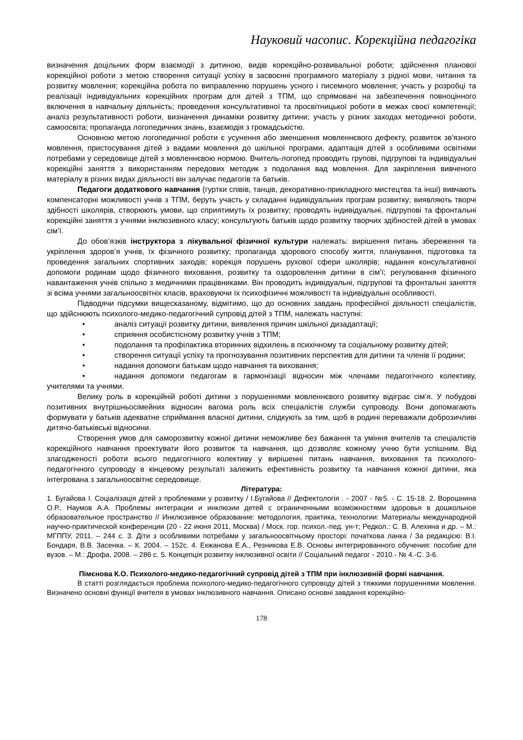Науковий часопис. Корекційна педагогіка
визначення доцільних форм взаємодії з дитиною, видів корекційно-розвивальної роботи; здійснення планової корекційної роботи з метою створення ситуації успіху в засвоєнні програмного матеріалу з рідної мови, читання та розвитку мовлення; корекційна робота по виправленню порушень усного і писемного мовлення; участь у розробці та реалізації індивідуальних корекційних програм для дітей з ТПМ, що спрямовані на забезпечення повноцінного включення в навчальну діяльність; проведення консультативної та просвітницької роботи в межах своєї компетенції; аналіз результативності роботи, визначення динаміки розвитку дитини; участь у різних заходах методичної роботи, самоосвіта; пропаганда логопедичних знань, взаємодія з громадськістю.
Основною метою логопедичної роботи є усунення або зменшення мовленнєвого дефекту, розвиток зв'язного мовлення, пристосування дітей з вадами мовлення до шкільної програми, адаптація дітей з особливими освітніми потребами у середовище дітей з мовленнєвою нормою. Вчитель-логопед проводить групові, підгрупові та індивідуальні корекційні заняття з використанням передових методик з подолання вад мовлення. Для закріплення вивченого матеріалу в різних видах діяльності він залучає педагогів та батьків.
Педагоги додаткового навчання (гуртки співів, танців, декоративно-прикладного мистецтва та інші) вивчають компенсаторні можливості учнів з ТПМ, беруть участь у складанні індивідуальних програм розвитку; виявляють творчі здібності школярів, створюють умови, що сприятимуть їх розвитку; проводять індивідуальні, підгрупові та фронтальні корекційні заняття з учнями інклюзивного класу; консультують батьків щодо розвитку творчих здібностей дітей в умовах сім’ї.
До обов’язків інструктора з лікувальної фізичної культури належать: вирішення питань збереження та укріплення здоров’я учнів, їх фізичного розвитку; пропаганда здорового способу життя, планування, підготовка та проведення загальних спортивних заходів; корекція порушень рухової сфери школярів; надання консультативної допомоги родинам щодо фізичного виховання, розвитку та оздоровлення дитини в сім’ї; регулювання фізичного навантаження учнів спільно з медичними працівниками. Він проводить індивідуальні, підгрупові та фронтальні заняття зі всіма учнями загальноосвітніх класів, враховуючи їх психофізичні можливості та індивідуальні особливості.
Підводячи підсумки вищесказаному, відмітимо, що до основних завдань професійної діяльності спеціалістів, що здійснюють психолого-медико-педагогічний супровід дітей з ТПМ, належать наступні:
• аналіз ситуації розвитку дитини, виявлення причин шкільної дизадаптації;
• сприяння особистісному розвитку учнів з ТПМ;
• подолання та профілактика вторинних відхилень в психічному та соціальному розвитку дітей;
• створення ситуації успіху та прогнозування позитивних перспектив для дитини та членів її родини;
• надання допомоги батькам щодо навчання та виховання;
• надання допомоги педагогам в гармонізації відносин між членами педагогічного колективу, учителями та учнями.
Велику роль в корекційній роботі дитини з порушеннями мовленнєвого розвитку відіграє сім’я. У побудові позитивних внутрішньосімейних відносин вагома роль всіх спеціалістів служби супроводу. Вони допомагають формувати у батьків адекватне сприймання власної дитини, слідкують за тим, щоб в родині переважали доброзичливі дитячо-батьківські відносини.
Створення умов для саморозвитку кожної дитини неможливе без бажання та уміння вчителів та спеціалістів корекційного навчання проектувати його розвиток та навчання, що дозволяє кожному учню бути успішним. Від злагодженості роботи всього педагогічного колективу у вирішенні питань навчання, виховання та психолого-педагогічного супроводу в кінцевому результаті залежить ефективність розвитку та навчання кожної дитини, яка інтегрована з загальноосвітнє середовище.
Література:
1. Бугайова І. Соціалізація дітей з проблемами у розвитку / І.Бугайова // Дефектологія . - 2007 - №5. - С. 15-18. 2. Ворошнина О.Р., Наумов А.А. Проблемы интеграции и инклюзии детей с ограниченными возможностями здоровья в дошкольное образовательное пространство // Инклюзивное образование: методология, практика, технологии: Материалы международной научно-практической конференции (20 - 22 июня 2011, Москва) / Моск. гор. психол.-пед. ун-т; Редкол.: С. В. Алехина и др. – М.: МГППУ, 2011. – 244 с. 3. Діти з особливими потребами у загальноосвітньому просторі: початкова ланка / За редакцією: В.І. Бондаря, В.В. Засенка. – К. 2004. – 152с. 4. Екжанова Е.А., Резникова Е.В. Основы интегрированного обучения: пособие для вузов. – М.: Дрофа, 2008. – 286 с. 5. Концепція розвитку інклюзивної освіти // Соціальний педагог - 2010.- № 4.-С. 3-6.
Пімєнова К.О. Психолого-медико-педагогічний супровід дітей з ТПМ при інклюзивній формі навчання.
В статті розглядається проблема психолого-медико-педагогічного супроводу дітей з тяжкими порушеннями мовлення. Визначено основні функції вчителя в умовах інклюзивного навчання. Описано основні завдання корекційно-
178